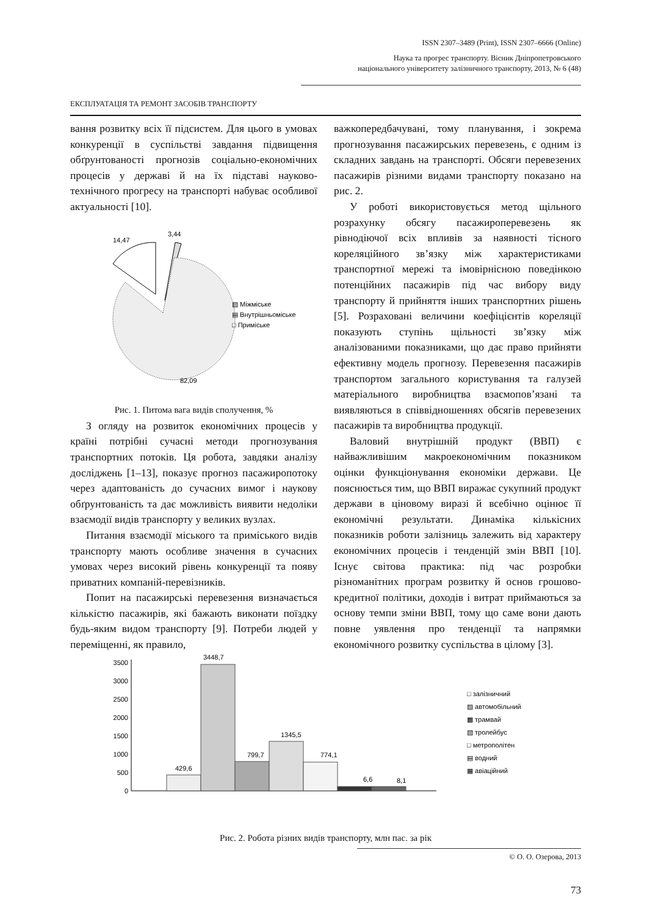ISSN 2307–3489 (Print), ISSN 2307–6666 (Online)
Наука та прогрес транспорту. Вісник Дніпропетровського
національного університету залізничного транспорту, 2013, № 6 (48)
ЕКСПЛУАТАЦІЯ ТА РЕМОНТ ЗАСОБІВ ТРАНСПОРТУ
вання розвитку всіх її підсистем. Для цього в умовах конкуренції в суспільстві завдання підвищення обґрунтованості прогнозів соціально-економічних процесів у державі й на їх підставі науково-технічного прогресу на транспорті набуває особливої актуальності [10].
3,44
14,47
82,09
▨ Міжміське
▤ Внутрішньоміське
□ Приміське
Рис. 1. Питома вага видів сполучення, %
З огляду на розвиток економічних процесів у країні потрібні сучасні методи прогнозування транспортних потоків. Ця робота, завдяки аналізу досліджень [1–13], показує прогноз пасажиропотоку через адаптованість до сучасних вимог і наукову обґрунтованість та дає можливість виявити недоліки взаємодії видів транспорту у великих вузлах.
Питання взаємодії міського та приміського видів транспорту мають особливе значення в сучасних умовах через високий рівень конкуренції та появу приватних компаній-перевізників.
Попит на пасажирські перевезення визначається кількістю пасажирів, які бажають виконати поїздку будь-яким видом транспорту [9]. Потреби людей у переміщенні, як правило,
важкопередбачувані, тому планування, і зокрема прогнозування пасажирських перевезень, є одним із складних завдань на транспорті. Обсяги перевезених пасажирів різними видами транспорту показано на рис. 2.
У роботі використовується метод щільного розрахунку обсягу пасажироперевезень як рівнодіючої всіх впливів за наявності тісного кореляційного зв’язку між характеристиками транспортної мережі та імовірнісною поведінкою потенційних пасажирів під час вибору виду транспорту й прийняття інших транспортних рішень [5]. Розраховані величини коефіцієнтів кореляції показують ступінь щільності зв’язку між аналізованими показниками, що дає право прийняти ефективну модель прогнозу. Перевезення пасажирів транспортом загального користування та галузей матеріального виробництва взаємопов’язані та виявляються в співвідношеннях обсягів перевезених пасажирів та виробництва продукції.
Валовий внутрішній продукт (ВВП) є найважливішим макроекономічним показником оцінки функціонування економіки держави. Це пояснюється тим, що ВВП виражає сукупний продукт держави в ціновому виразі й всебічно оцінює її економічні результати. Динаміка кількісних показників роботи залізниць залежить від характеру економічних процесів і тенденцій змін ВВП [10]. Існує світова практика: під час розробки різноманітних програм розвитку й основ грошово-кредитної політики, доходів і витрат приймаються за основу темпи зміни ВВП, тому що саме вони дають повне уявлення про тенденції та напрямки економічного розвитку суспільства в цілому [3].
0
500
1000
1500
2000
2500
3000
3500
429,6
3448,7
799,7
1345,5
774,1
6,6
8,1
□ залізничний
▨ автомобільний
▩ трамвай
▧ тролейбус
□ метрополітен
▤ водний
▦ авіаційний
Рис. 2. Робота різних видів транспорту, млн пас. за рік
© О. О. Озерова, 2013
73